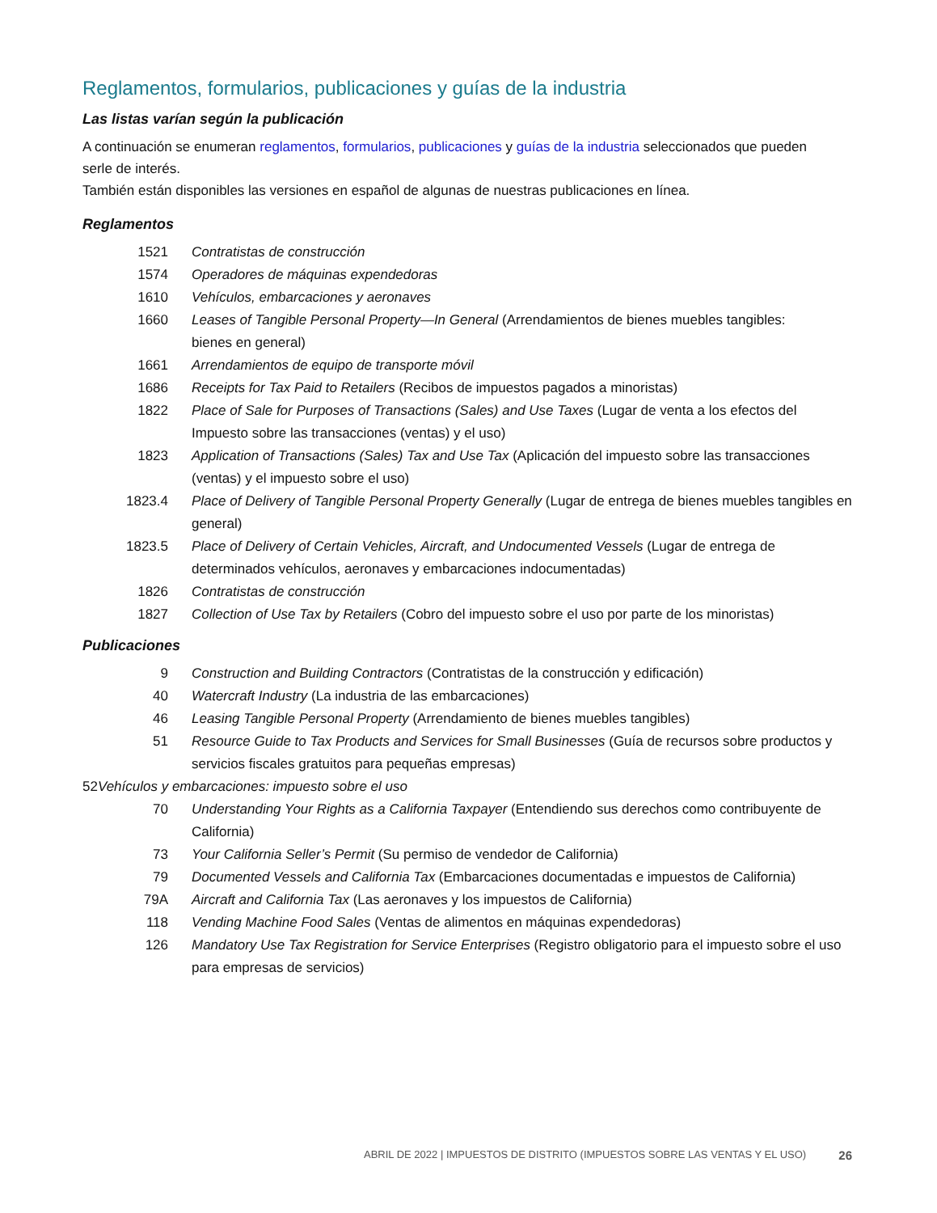Reglamentos, formularios, publicaciones y guías de la industria
Las listas varían según la publicación
A continuación se enumeran reglamentos, formularios, publicaciones y guías de la industria seleccionados que pueden
serle de interés.
También están disponibles las versiones en español de algunas de nuestras publicaciones en línea.
Reglamentos
1521 Contratistas de construcción
1574 Operadores de máquinas expendedoras
1610 Vehículos, embarcaciones y aeronaves
1660 Leases of Tangible Personal Property—In General (Arrendamientos de bienes muebles tangibles:
bienes en general)
1661 Arrendamientos de equipo de transporte móvil
1686 Receipts for Tax Paid to Retailers (Recibos de impuestos pagados a minoristas)
1822 Place of Sale for Purposes of Transactions (Sales) and Use Taxes (Lugar de venta a los efectos del Impuesto sobre las transacciones (ventas) y el uso)
1823 Application of Transactions (Sales) Tax and Use Tax (Aplicación del impuesto sobre las transacciones (ventas) y el impuesto sobre el uso)
1823.4 Place of Delivery of Tangible Personal Property Generally (Lugar de entrega de bienes muebles tangibles en general)
1823.5 Place of Delivery of Certain Vehicles, Aircraft, and Undocumented Vessels (Lugar de entrega de determinados vehículos, aeronaves y embarcaciones indocumentadas)
1826 Contratistas de construcción
1827 Collection of Use Tax by Retailers (Cobro del impuesto sobre el uso por parte de los minoristas)
Publicaciones
9 Construction and Building Contractors (Contratistas de la construcción y edificación)
40 Watercraft Industry (La industria de las embarcaciones)
46 Leasing Tangible Personal Property (Arrendamiento de bienes muebles tangibles)
51 Resource Guide to Tax Products and Services for Small Businesses (Guía de recursos sobre productos y servicios fiscales gratuitos para pequeñas empresas)
52Vehículos y embarcaciones: impuesto sobre el uso
70 Understanding Your Rights as a California Taxpayer (Entendiendo sus derechos como contribuyente de California)
73 Your California Seller’s Permit (Su permiso de vendedor de California)
79 Documented Vessels and California Tax (Embarcaciones documentadas e impuestos de California)
79A Aircraft and California Tax (Las aeronaves y los impuestos de California)
118 Vending Machine Food Sales (Ventas de alimentos en máquinas expendedoras)
126 Mandatory Use Tax Registration for Service Enterprises (Registro obligatorio para el impuesto sobre el uso para empresas de servicios)
ABRIL DE 2022 | IMPUESTOS DE DISTRITO (IMPUESTOS SOBRE LAS VENTAS Y EL USO) 26